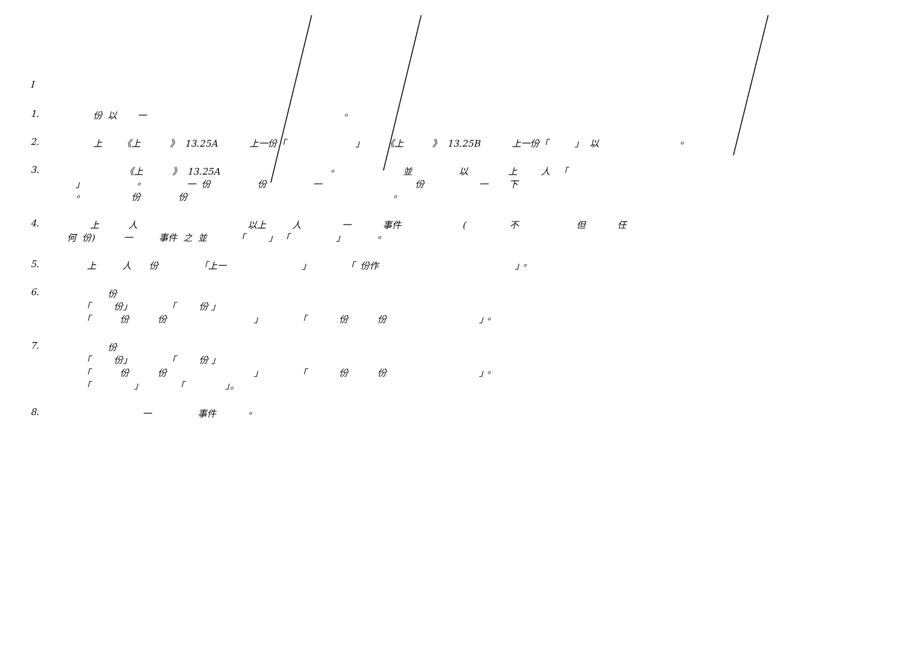I
1. 份 以 一 。
2. 上 《上 》 13.25A 上一份「 」 《上 》 13.25B 上一份「 」 以 。
3. 《上 》 13.25A 。 並 以 上 人 「
」 。 一 份 份 一 份 一 下
。 份 份 。
4. 上 人 以上 人 一 事件 ( 不 但 任
何 份) 一 事件 之 並 「 」 「 」 。
5. 上 人 份 「上一 」 「 份作 」。
6. 份
「 份」 「 份 」
「 份 份 」 「 份 份 」。
7. 份
「 份」 「 份 」
「 份 份 」 「 份 份 」。
「 」 「 」。
8. 一 事件 。